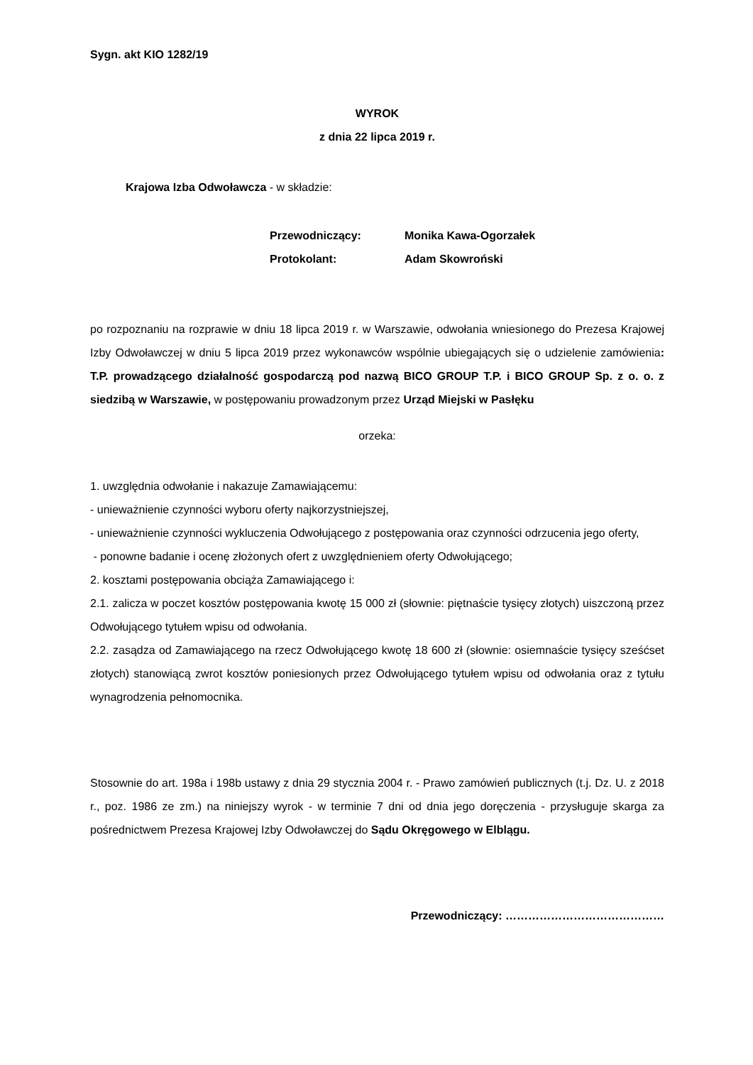Sygn. akt KIO 1282/19
WYROK
z dnia 22 lipca 2019 r.
Krajowa Izba Odwoławcza - w składzie:
| Przewodniczący: | Monika Kawa-Ogorzałek |
| Protokolant: | Adam Skowroński |
po rozpoznaniu na rozprawie w dniu 18 lipca 2019 r. w Warszawie, odwołania wniesionego do Prezesa Krajowej Izby Odwoławczej w dniu 5 lipca 2019 przez wykonawców wspólnie ubiegających się o udzielenie zamówienia: T.P. prowadzącego działalność gospodarczą pod nazwą BICO GROUP T.P. i BICO GROUP Sp. z o. o. z siedzibą w Warszawie, w postępowaniu prowadzonym przez Urząd Miejski w Pasłęku
orzeka:
1. uwzględnia odwołanie i nakazuje Zamawiającemu:
- unieważnienie czynności wyboru oferty najkorzystniejszej,
- unieważnienie czynności wykluczenia Odwołującego z postępowania oraz czynności odrzucenia jego oferty,
- ponowne badanie i ocenę złożonych ofert z uwzględnieniem oferty Odwołującego;
2. kosztami postępowania obciąża Zamawiającego i:
2.1. zalicza w poczet kosztów postępowania kwotę 15 000 zł (słownie: piętnaście tysięcy złotych) uiszczoną przez Odwołującego tytułem wpisu od odwołania.
2.2. zasądza od Zamawiającego na rzecz Odwołującego kwotę 18 600 zł (słownie: osiemnaście tysięcy sześćset złotych) stanowiącą zwrot kosztów poniesionych przez Odwołującego tytułem wpisu od odwołania oraz z tytułu wynagrodzenia pełnomocnika.
Stosownie do art. 198a i 198b ustawy z dnia 29 stycznia 2004 r. - Prawo zamówień publicznych (t.j. Dz. U. z 2018 r., poz. 1986 ze zm.) na niniejszy wyrok - w terminie 7 dni od dnia jego doręczenia - przysługuje skarga za pośrednictwem Prezesa Krajowej Izby Odwoławczej do Sądu Okręgowego w Elblągu.
Przewodniczący: ……………………………………